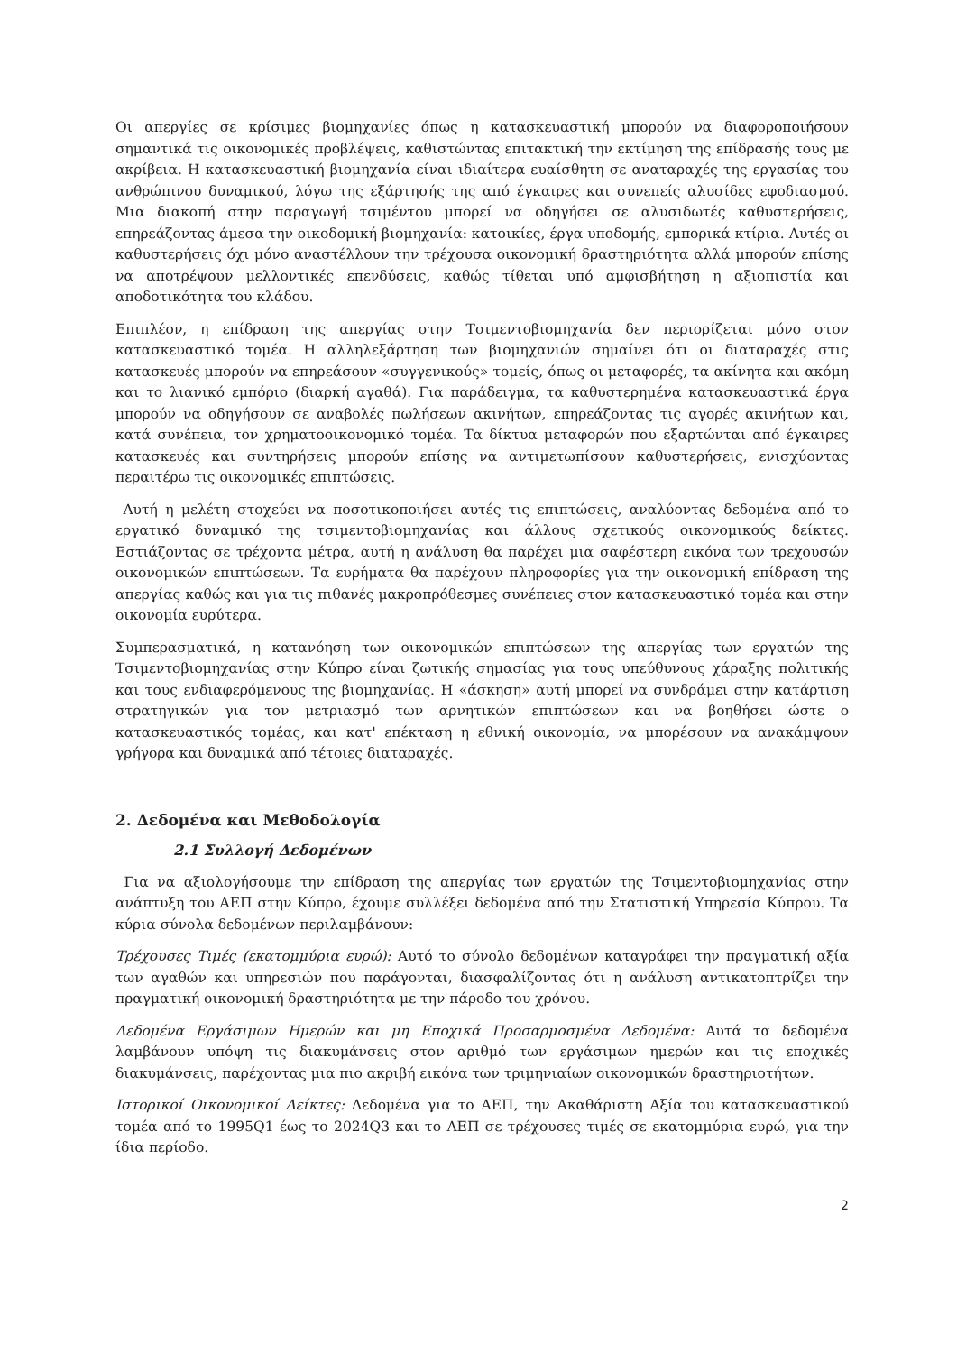Οι απεργίες σε κρίσιμες βιομηχανίες όπως η κατασκευαστική μπορούν να διαφοροποιήσουν σημαντικά τις οικονομικές προβλέψεις, καθιστώντας επιτακτική την εκτίμηση της επίδρασής τους με ακρίβεια. Η κατασκευαστική βιομηχανία είναι ιδιαίτερα ευαίσθητη σε αναταραχές της εργασίας του ανθρώπινου δυναμικού, λόγω της εξάρτησής της από έγκαιρες και συνεπείς αλυσίδες εφοδιασμού. Μια διακοπή στην παραγωγή τσιμέντου μπορεί να οδηγήσει σε αλυσιδωτές καθυστερήσεις, επηρεάζοντας άμεσα την οικοδομική βιομηχανία: κατοικίες, έργα υποδομής, εμπορικά κτίρια. Αυτές οι καθυστερήσεις όχι μόνο αναστέλλουν την τρέχουσα οικονομική δραστηριότητα αλλά μπορούν επίσης να αποτρέψουν μελλοντικές επενδύσεις, καθώς τίθεται υπό αμφισβήτηση η αξιοπιστία και αποδοτικότητα του κλάδου.
Επιπλέον, η επίδραση της απεργίας στην Τσιμεντοβιομηχανία δεν περιορίζεται μόνο στον κατασκευαστικό τομέα. Η αλληλεξάρτηση των βιομηχανιών σημαίνει ότι οι διαταραχές στις κατασκευές μπορούν να επηρεάσουν «συγγενικούς» τομείς, όπως οι μεταφορές, τα ακίνητα και ακόμη και το λιανικό εμπόριο (διαρκή αγαθά). Για παράδειγμα, τα καθυστερημένα κατασκευαστικά έργα μπορούν να οδηγήσουν σε αναβολές πωλήσεων ακινήτων, επηρεάζοντας τις αγορές ακινήτων και, κατά συνέπεια, τον χρηματοοικονομικό τομέα. Τα δίκτυα μεταφορών που εξαρτώνται από έγκαιρες κατασκευές και συντηρήσεις μπορούν επίσης να αντιμετωπίσουν καθυστερήσεις, ενισχύοντας περαιτέρω τις οικονομικές επιπτώσεις.
Αυτή η μελέτη στοχεύει να ποσοτικοποιήσει αυτές τις επιπτώσεις, αναλύοντας δεδομένα από το εργατικό δυναμικό της τσιμεντοβιομηχανίας και άλλους σχετικούς οικονομικούς δείκτες. Εστιάζοντας σε τρέχοντα μέτρα, αυτή η ανάλυση θα παρέχει μια σαφέστερη εικόνα των τρεχουσών οικονομικών επιπτώσεων. Τα ευρήματα θα παρέχουν πληροφορίες για την οικονομική επίδραση της απεργίας καθώς και για τις πιθανές μακροπρόθεσμες συνέπειες στον κατασκευαστικό τομέα και στην οικονομία ευρύτερα.
Συμπερασματικά, η κατανόηση των οικονομικών επιπτώσεων της απεργίας των εργατών της Τσιμεντοβιομηχανίας στην Κύπρο είναι ζωτικής σημασίας για τους υπεύθυνους χάραξης πολιτικής και τους ενδιαφερόμενους της βιομηχανίας. Η «άσκηση» αυτή μπορεί να συνδράμει στην κατάρτιση στρατηγικών για τον μετριασμό των αρνητικών επιπτώσεων και να βοηθήσει ώστε ο κατασκευαστικός τομέας, και κατ' επέκταση η εθνική οικονομία, να μπορέσουν να ανακάμψουν γρήγορα και δυναμικά από τέτοιες διαταραχές.
2. Δεδομένα και Μεθοδολογία
2.1 Συλλογή Δεδομένων
Για να αξιολογήσουμε την επίδραση της απεργίας των εργατών της Τσιμεντοβιομηχανίας στην ανάπτυξη του ΑΕΠ στην Κύπρο, έχουμε συλλέξει δεδομένα από την Στατιστική Υπηρεσία Κύπρου. Τα κύρια σύνολα δεδομένων περιλαμβάνουν:
Τρέχουσες Τιμές (εκατομμύρια ευρώ): Αυτό το σύνολο δεδομένων καταγράφει την πραγματική αξία των αγαθών και υπηρεσιών που παράγονται, διασφαλίζοντας ότι η ανάλυση αντικατοπτρίζει την πραγματική οικονομική δραστηριότητα με την πάροδο του χρόνου.
Δεδομένα Εργάσιμων Ημερών και μη Εποχικά Προσαρμοσμένα Δεδομένα: Αυτά τα δεδομένα λαμβάνουν υπόψη τις διακυμάνσεις στον αριθμό των εργάσιμων ημερών και τις εποχικές διακυμάνσεις, παρέχοντας μια πιο ακριβή εικόνα των τριμηνιαίων οικονομικών δραστηριοτήτων.
Ιστορικοί Οικονομικοί Δείκτες: Δεδομένα για το ΑΕΠ, την Ακαθάριστη Αξία του κατασκευαστικού τομέα από το 1995Q1 έως το 2024Q3 και το ΑΕΠ σε τρέχουσες τιμές σε εκατομμύρια ευρώ, για την ίδια περίοδο.
2